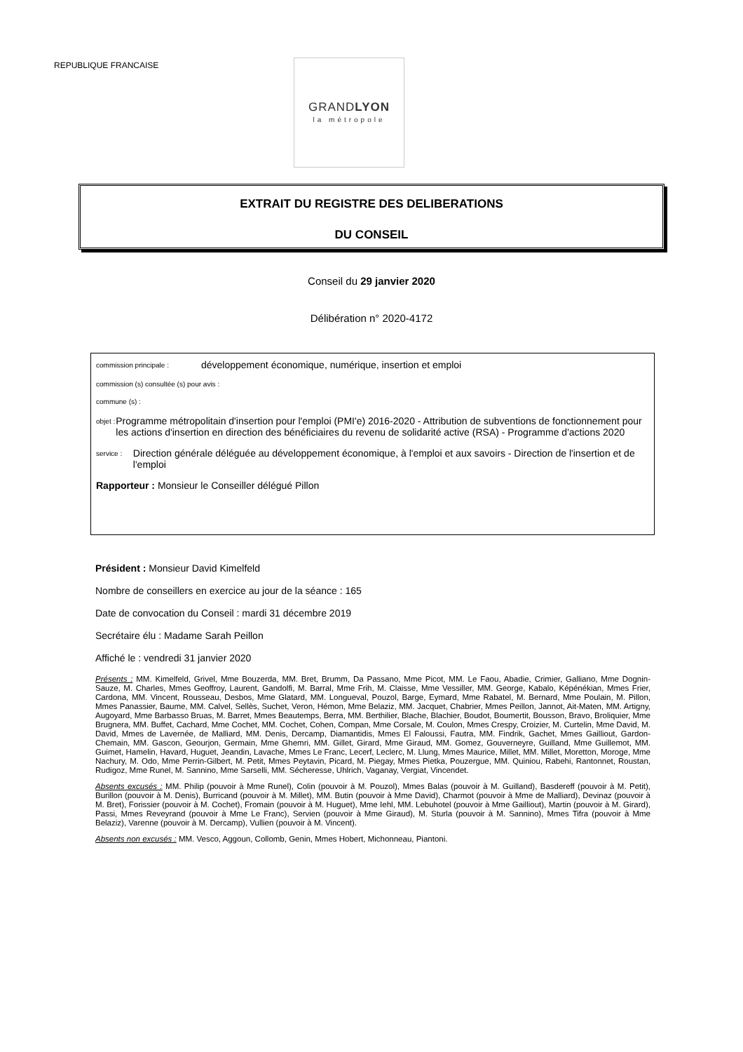REPUBLIQUE FRANCAISE
GRANDLYON
la métropole
EXTRAIT DU REGISTRE DES DELIBERATIONS
DU CONSEIL
Conseil du 29 janvier 2020
Délibération n° 2020-4172
commission principale : développement économique, numérique, insertion et emploi
commission (s) consultée (s) pour avis :
commune (s) :
objet : Programme métropolitain d'insertion pour l'emploi (PMI'e) 2016-2020 - Attribution de subventions de fonctionnement pour les actions d'insertion en direction des bénéficiaires du revenu de solidarité active (RSA) - Programme d'actions 2020
service : Direction générale déléguée au développement économique, à l'emploi et aux savoirs - Direction de l'insertion et de l'emploi
Rapporteur : Monsieur le Conseiller délégué Pillon
Président : Monsieur David Kimelfeld
Nombre de conseillers en exercice au jour de la séance : 165
Date de convocation du Conseil : mardi 31 décembre 2019
Secrétaire élu : Madame Sarah Peillon
Affiché le : vendredi 31 janvier 2020
Présents : MM. Kimelfeld, Grivel, Mme Bouzerda, MM. Bret, Brumm, Da Passano, Mme Picot, MM. Le Faou, Abadie, Crimier, Galliano, Mme Dognin-Sauze, M. Charles, Mmes Geoffroy, Laurent, Gandolfi, M. Barral, Mme Frih, M. Claisse, Mme Vessiller, MM. George, Kabalo, Képénékian, Mmes Frier, Cardona, MM. Vincent, Rousseau, Desbos, Mme Glatard, MM. Longueval, Pouzol, Barge, Eymard, Mme Rabatel, M. Bernard, Mme Poulain, M. Pillon, Mmes Panassier, Baume, MM. Calvel, Sellès, Suchet, Veron, Hémon, Mme Belaziz, MM. Jacquet, Chabrier, Mmes Peillon, Jannot, Ait-Maten, MM. Artigny, Augoyard, Mme Barbasso Bruas, M. Barret, Mmes Beautemps, Berra, MM. Berthilier, Blache, Blachier, Boudot, Boumertit, Bousson, Bravo, Broliquier, Mme Brugnera, MM. Buffet, Cachard, Mme Cochet, MM. Cochet, Cohen, Compan, Mme Corsale, M. Coulon, Mmes Crespy, Croizier, M. Curtelin, Mme David, M. David, Mmes de Lavernée, de Malliard, MM. Denis, Dercamp, Diamantidis, Mmes El Faloussi, Fautra, MM. Findrik, Gachet, Mmes Gailliout, Gardon-Chemain, MM. Gascon, Geourjon, Germain, Mme Ghemri, MM. Gillet, Girard, Mme Giraud, MM. Gomez, Gouverneyre, Guilland, Mme Guillemot, MM. Guimet, Hamelin, Havard, Huguet, Jeandin, Lavache, Mmes Le Franc, Lecerf, Leclerc, M. Llung, Mmes Maurice, Millet, MM. Millet, Moretton, Moroge, Mme Nachury, M. Odo, Mme Perrin-Gilbert, M. Petit, Mmes Peytavin, Picard, M. Piegay, Mmes Pietka, Pouzergue, MM. Quiniou, Rabehi, Rantonnet, Roustan, Rudigoz, Mme Runel, M. Sannino, Mme Sarselli, MM. Sécheresse, Uhlrich, Vaganay, Vergiat, Vincendet.
Absents excusés : MM. Philip (pouvoir à Mme Runel), Colin (pouvoir à M. Pouzol), Mmes Balas (pouvoir à M. Guilland), Basdereff (pouvoir à M. Petit), Burillon (pouvoir à M. Denis), Burricand (pouvoir à M. Millet), MM. Butin (pouvoir à Mme David), Charmot (pouvoir à Mme de Malliard), Devinaz (pouvoir à M. Bret), Forissier (pouvoir à M. Cochet), Fromain (pouvoir à M. Huguet), Mme Iehl, MM. Lebuhotel (pouvoir à Mme Gailliout), Martin (pouvoir à M. Girard), Passi, Mmes Reveyrand (pouvoir à Mme Le Franc), Servien (pouvoir à Mme Giraud), M. Sturla (pouvoir à M. Sannino), Mmes Tifra (pouvoir à Mme Belaziz), Varenne (pouvoir à M. Dercamp), Vullien (pouvoir à M. Vincent).
Absents non excusés : MM. Vesco, Aggoun, Collomb, Genin, Mmes Hobert, Michonneau, Piantoni.